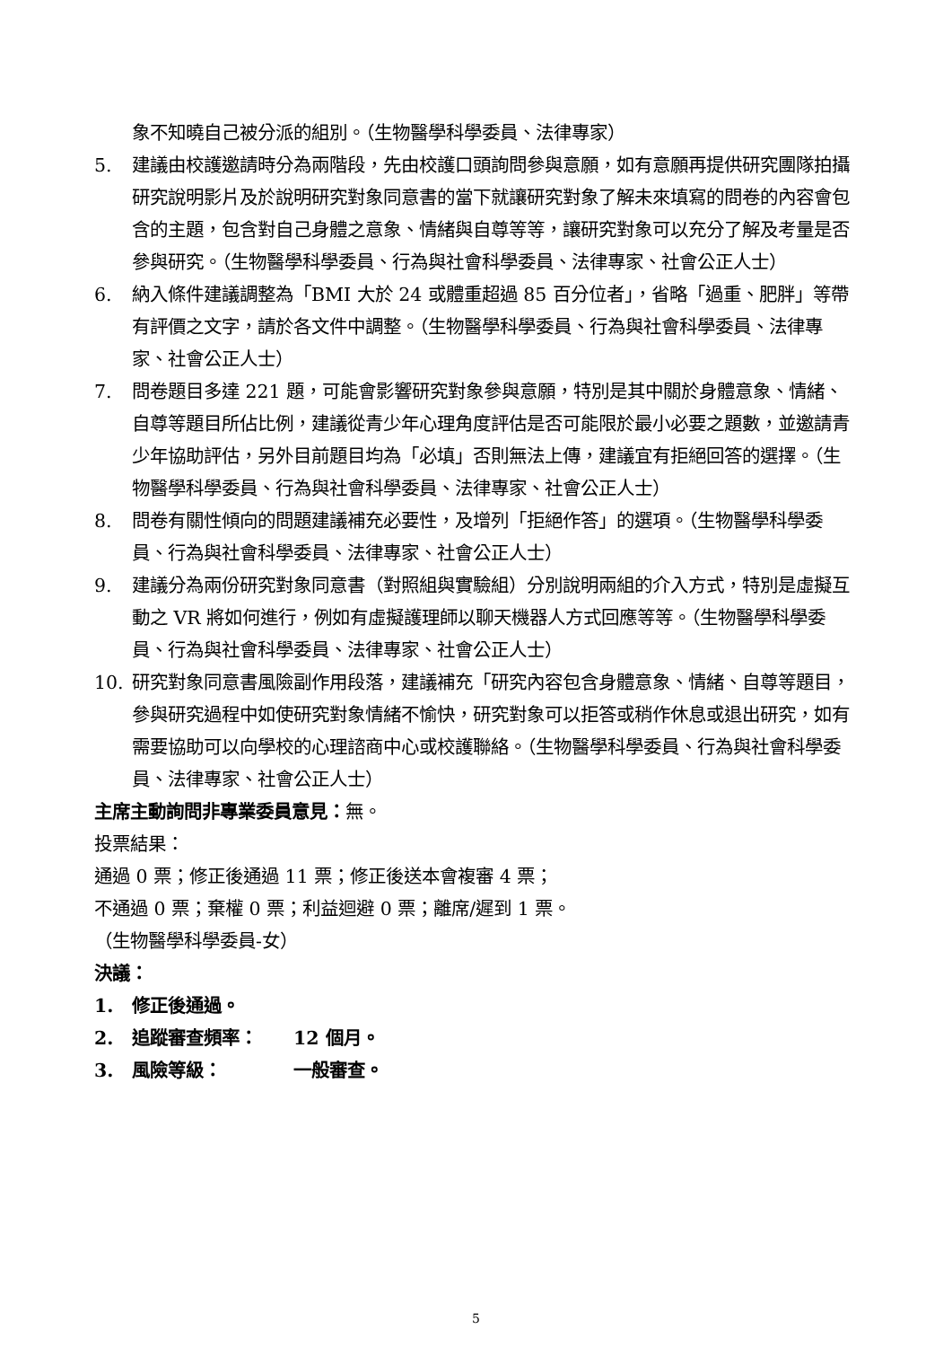象不知曉自己被分派的組別。（生物醫學科學委員、法律專家）
5. 建議由校護邀請時分為兩階段，先由校護口頭詢問參與意願，如有意願再提供研究團隊拍攝研究說明影片及於說明研究對象同意書的當下就讓研究對象了解未來填寫的問卷的內容會包含的主題，包含對自己身體之意象、情緒與自尊等等，讓研究對象可以充分了解及考量是否參與研究。（生物醫學科學委員、行為與社會科學委員、法律專家、社會公正人士）
6. 納入條件建議調整為「BMI 大於 24 或體重超過 85 百分位者」，省略「過重、肥胖」等帶有評價之文字，請於各文件中調整。（生物醫學科學委員、行為與社會科學委員、法律專家、社會公正人士）
7. 問卷題目多達 221 題，可能會影響研究對象參與意願，特別是其中關於身體意象、情緒、自尊等題目所佔比例，建議從青少年心理角度評估是否可能限於最小必要之題數，並邀請青少年協助評估，另外目前題目均為「必填」否則無法上傳，建議宜有拒絕回答的選擇。（生物醫學科學委員、行為與社會科學委員、法律專家、社會公正人士）
8. 問卷有關性傾向的問題建議補充必要性，及增列「拒絕作答」的選項。（生物醫學科學委員、行為與社會科學委員、法律專家、社會公正人士）
9. 建議分為兩份研究對象同意書（對照組與實驗組）分別說明兩組的介入方式，特別是虛擬互動之 VR 將如何進行，例如有虛擬護理師以聊天機器人方式回應等等。（生物醫學科學委員、行為與社會科學委員、法律專家、社會公正人士）
10. 研究對象同意書風險副作用段落，建議補充「研究內容包含身體意象、情緒、自尊等題目，參與研究過程中如使研究對象情緒不愉快，研究對象可以拒答或稍作休息或退出研究，如有需要協助可以向學校的心理諮商中心或校護聯絡。（生物醫學科學委員、行為與社會科學委員、法律專家、社會公正人士）
主席主動詢問非專業委員意見：無。
投票結果：
通過 0 票；修正後通過 11 票；修正後送本會複審 4 票；
不通過 0 票；棄權 0 票；利益迴避 0 票；離席/遲到 1 票。
（生物醫學科學委員-女）
決議：
1. 修正後通過。
2. 追蹤審查頻率：　　12 個月。
3. 風險等級：　　　　一般審查。
5